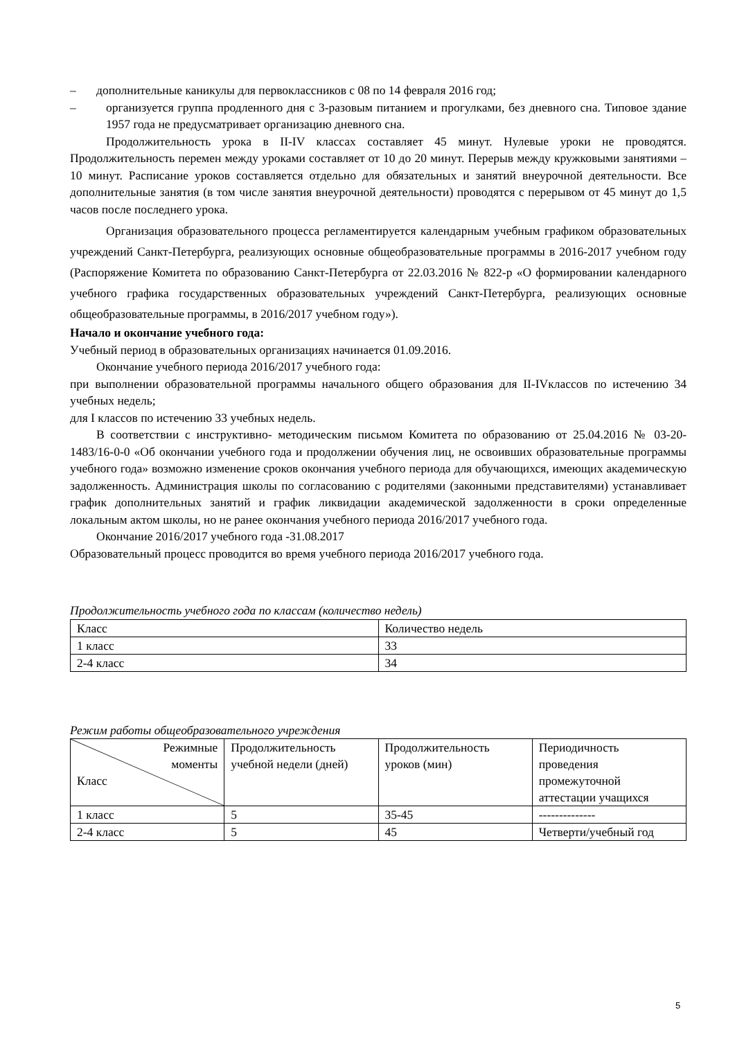– дополнительные каникулы для первоклассников с 08 по 14 февраля 2016 год;
– организуется группа продленного дня с 3-разовым питанием и прогулками, без дневного сна. Типовое здание 1957 года не предусматривает организацию дневного сна.
Продолжительность урока в II-IV классах составляет 45 минут. Нулевые уроки не проводятся. Продолжительность перемен между уроками составляет от 10 до 20 минут. Перерыв между кружковыми занятиями – 10 минут. Расписание уроков составляется отдельно для обязательных и занятий внеурочной деятельности. Все дополнительные занятия (в том числе занятия внеурочной деятельности) проводятся с перерывом от 45 минут до 1,5 часов после последнего урока.
Организация образовательного процесса регламентируется календарным учебным графиком образовательных учреждений Санкт-Петербурга, реализующих основные общеобразовательные программы в 2016-2017 учебном году (Распоряжение Комитета по образованию Санкт-Петербурга от 22.03.2016 № 822-р «О формировании календарного учебного графика государственных образовательных учреждений Санкт-Петербурга, реализующих основные общеобразовательные программы, в 2016/2017 учебном году»).
Начало и окончание учебного года:
Учебный период в образовательных организациях начинается 01.09.2016.
Окончание учебного периода 2016/2017 учебного года:
при выполнении образовательной программы начального общего образования для II-IVклассов по истечению 34 учебных недель;
для I классов по истечению 33 учебных недель.
В соответствии с инструктивно- методическим письмом Комитета по образованию от 25.04.2016 № 03-20-1483/16-0-0 «Об окончании учебного года и продолжении обучения лиц, не освоивших образовательные программы учебного года» возможно изменение сроков окончания учебного периода для обучающихся, имеющих академическую задолженность. Администрация школы по согласованию с родителями (законными представителями) устанавливает график дополнительных занятий и график ликвидации академической задолженности в сроки определенные локальным актом школы, но не ранее окончания учебного периода 2016/2017 учебного года.
Окончание 2016/2017 учебного года -31.08.2017
Образовательный процесс проводится во время учебного периода 2016/2017 учебного года.
Продолжительность учебного года по классам (количество недель)
| Класс | Количество недель |
| 1 класс | 33 |
| 2-4 класс | 34 |
Режим работы общеобразовательного учреждения
| Режимные моменты Класс | Продолжительность учебной недели (дней) | Продолжительность уроков (мин) | Периодичность проведения промежуточной аттестации учащихся |
| 1 класс | 5 | 35-45 | -------------- |
| 2-4 класс | 5 | 45 | Четверти/учебный год |
5